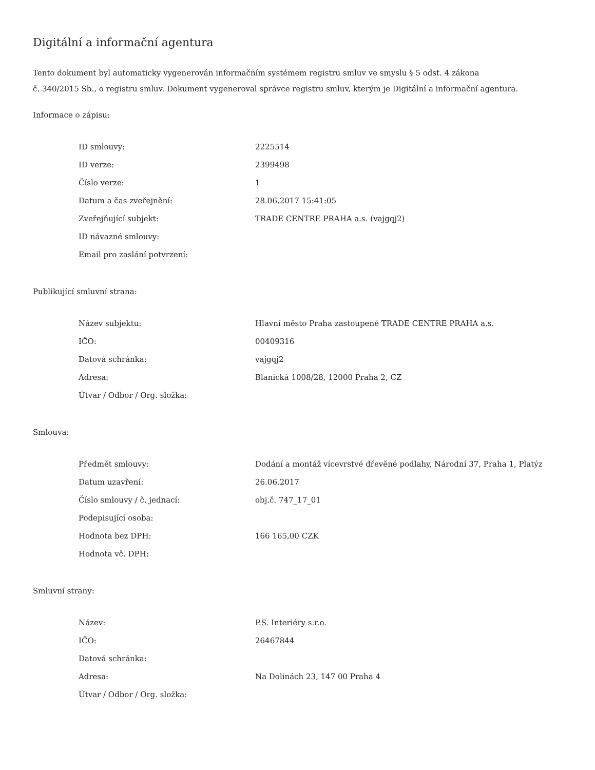Digitální a informační agentura
Tento dokument byl automaticky vygenerován informačním systémem registru smluv ve smyslu § 5 odst. 4 zákona
č. 340/2015 Sb., o registru smluv. Dokument vygeneroval správce registru smluv, kterým je Digitální a informační agentura.
Informace o zápisu:
| ID smlouvy: | 2225514 |
| ID verze: | 2399498 |
| Číslo verze: | 1 |
| Datum a čas zveřejnění: | 28.06.2017 15:41:05 |
| Zveřejňující subjekt: | TRADE CENTRE PRAHA a.s. (vajgqj2) |
| ID návazné smlouvy: | |
| Email pro zaslání potvrzení: | |
Publikující smluvní strana:
| Název subjektu: | Hlavní město Praha zastoupené TRADE CENTRE PRAHA a.s. |
| IČO: | 00409316 |
| Datová schránka: | vajgqj2 |
| Adresa: | Blanická 1008/28, 12000 Praha 2, CZ |
| Útvar / Odbor / Org. složka: | |
Smlouva:
| Předmět smlouvy: | Dodání a montáž vícevrstvé dřevěné podlahy, Národní 37, Praha 1, Platýz |
| Datum uzavření: | 26.06.2017 |
| Číslo smlouvy / č. jednací: | obj.č. 747_17_01 |
| Podepisující osoba: | |
| Hodnota bez DPH: | 166 165,00 CZK |
| Hodnota vč. DPH: | |
Smluvní strany:
| Název: | P.S. Interiéry s.r.o. |
| IČO: | 26467844 |
| Datová schránka: | |
| Adresa: | Na Dolinách 23, 147 00 Praha 4 |
| Útvar / Odbor / Org. složka: | |